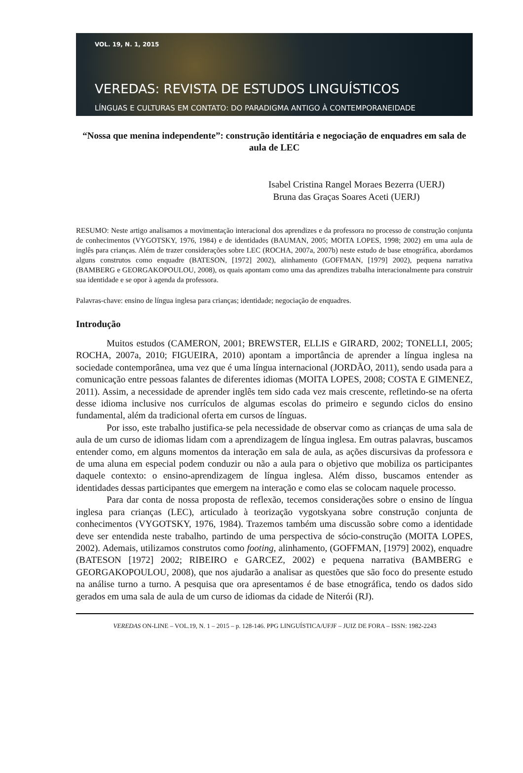VOL. 19, N. 1, 2015
VEREDAS: REVISTA DE ESTUDOS LINGUÍSTICOS
LÍNGUAS E CULTURAS EM CONTATO: DO PARADIGMA ANTIGO À CONTEMPORANEIDADE
“Nossa que menina independente”: construção identitária e negociação de enquadres em sala de aula de LEC
Isabel Cristina Rangel Moraes Bezerra (UERJ)
Bruna das Graças Soares Aceti (UERJ)
RESUMO: Neste artigo analisamos a movimentação interacional dos aprendizes e da professora no processo de construção conjunta de conhecimentos (VYGOTSKY, 1976, 1984) e de identidades (BAUMAN, 2005; MOITA LOPES, 1998; 2002) em uma aula de inglês para crianças. Além de trazer considerações sobre LEC (ROCHA, 2007a, 2007b) neste estudo de base etnográfica, abordamos alguns construtos como enquadre (BATESON, [1972] 2002), alinhamento (GOFFMAN, [1979] 2002), pequena narrativa (BAMBERG e GEORGAKOPOULOU, 2008), os quais apontam como uma das aprendizes trabalha interacionalmente para construir sua identidade e se opor à agenda da professora.
Palavras-chave: ensino de língua inglesa para crianças; identidade; negociação de enquadres.
Introdução
Muitos estudos (CAMERON, 2001; BREWSTER, ELLIS e GIRARD, 2002; TONELLI, 2005; ROCHA, 2007a, 2010; FIGUEIRA, 2010) apontam a importância de aprender a língua inglesa na sociedade contemporânea, uma vez que é uma língua internacional (JORDÃO, 2011), sendo usada para a comunicação entre pessoas falantes de diferentes idiomas (MOITA LOPES, 2008; COSTA E GIMENEZ, 2011). Assim, a necessidade de aprender inglês tem sido cada vez mais crescente, refletindo-se na oferta desse idioma inclusive nos currículos de algumas escolas do primeiro e segundo ciclos do ensino fundamental, além da tradicional oferta em cursos de línguas.
Por isso, este trabalho justifica-se pela necessidade de observar como as crianças de uma sala de aula de um curso de idiomas lidam com a aprendizagem de língua inglesa. Em outras palavras, buscamos entender como, em alguns momentos da interação em sala de aula, as ações discursivas da professora e de uma aluna em especial podem conduzir ou não a aula para o objetivo que mobiliza os participantes daquele contexto: o ensino-aprendizagem de língua inglesa. Além disso, buscamos entender as identidades dessas participantes que emergem na interação e como elas se colocam naquele processo.
Para dar conta de nossa proposta de reflexão, tecemos considerações sobre o ensino de língua inglesa para crianças (LEC), articulado à teorização vygotskyana sobre construção conjunta de conhecimentos (VYGOTSKY, 1976, 1984). Trazemos também uma discussão sobre como a identidade deve ser entendida neste trabalho, partindo de uma perspectiva de sócio-construção (MOITA LOPES, 2002). Ademais, utilizamos construtos como footing, alinhamento, (GOFFMAN, [1979] 2002), enquadre (BATESON [1972] 2002; RIBEIRO e GARCEZ, 2002) e pequena narrativa (BAMBERG e GEORGAKOPOULOU, 2008), que nos ajudarão a analisar as questões que são foco do presente estudo na análise turno a turno. A pesquisa que ora apresentamos é de base etnográfica, tendo os dados sido gerados em uma sala de aula de um curso de idiomas da cidade de Niterói (RJ).
VEREDAS ON-LINE – VOL.19, N. 1 – 2015 – p. 128-146. PPG LINGUÍSTICA/UFJF – JUIZ DE FORA – ISSN: 1982-2243